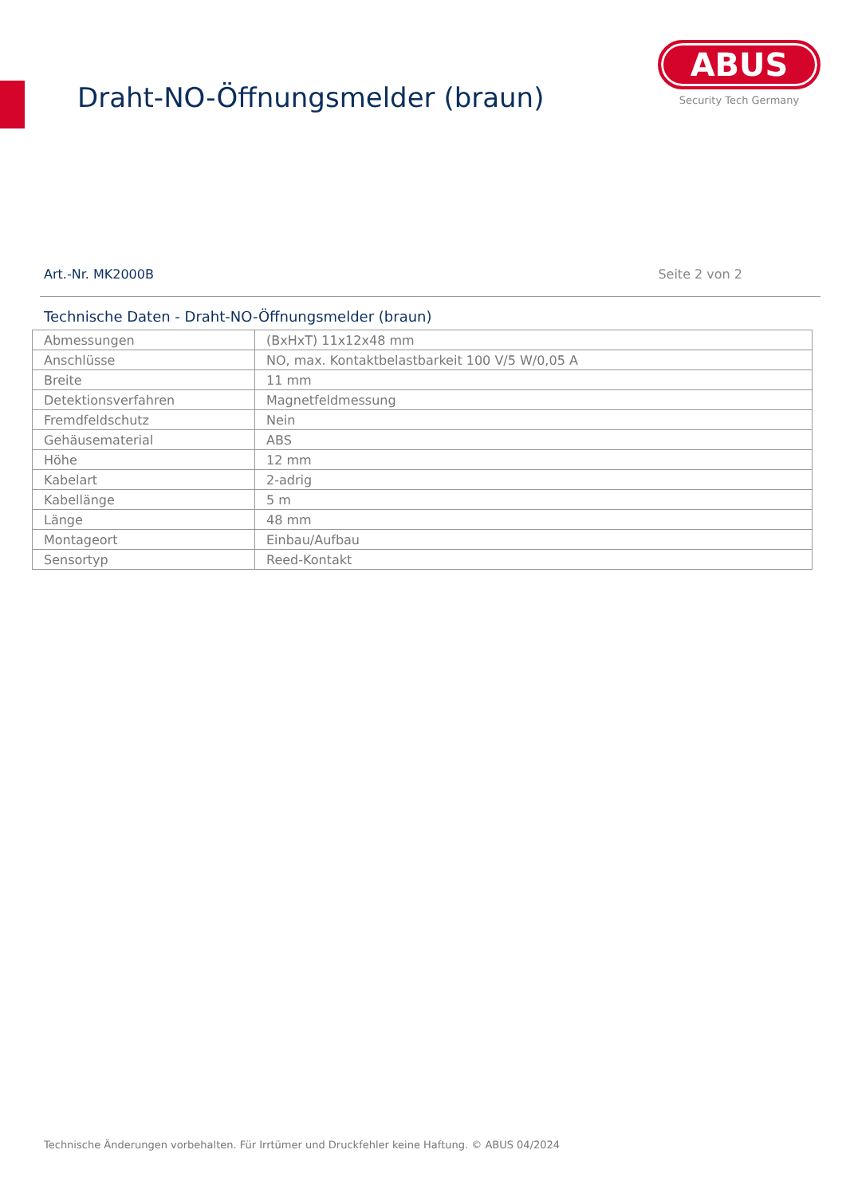Draht-NO-Öffnungsmelder (braun)
ABUS
Security Tech Germany
Art.-Nr. MK2000B Seite 2 von 2
Technische Daten - Draht-NO-Öffnungsmelder (braun)
| Abmessungen | (BxHxT) 11x12x48 mm |
| Anschlüsse | NO, max. Kontaktbelastbarkeit 100 V/5 W/0,05 A |
| Breite | 11 mm |
| Detektionsverfahren | Magnetfeldmessung |
| Fremdfeldschutz | Nein |
| Gehäusematerial | ABS |
| Höhe | 12 mm |
| Kabelart | 2-adrig |
| Kabellänge | 5 m |
| Länge | 48 mm |
| Montageort | Einbau/Aufbau |
| Sensortyp | Reed-Kontakt |
Technische Änderungen vorbehalten. Für Irrtümer und Druckfehler keine Haftung. © ABUS 04/2024